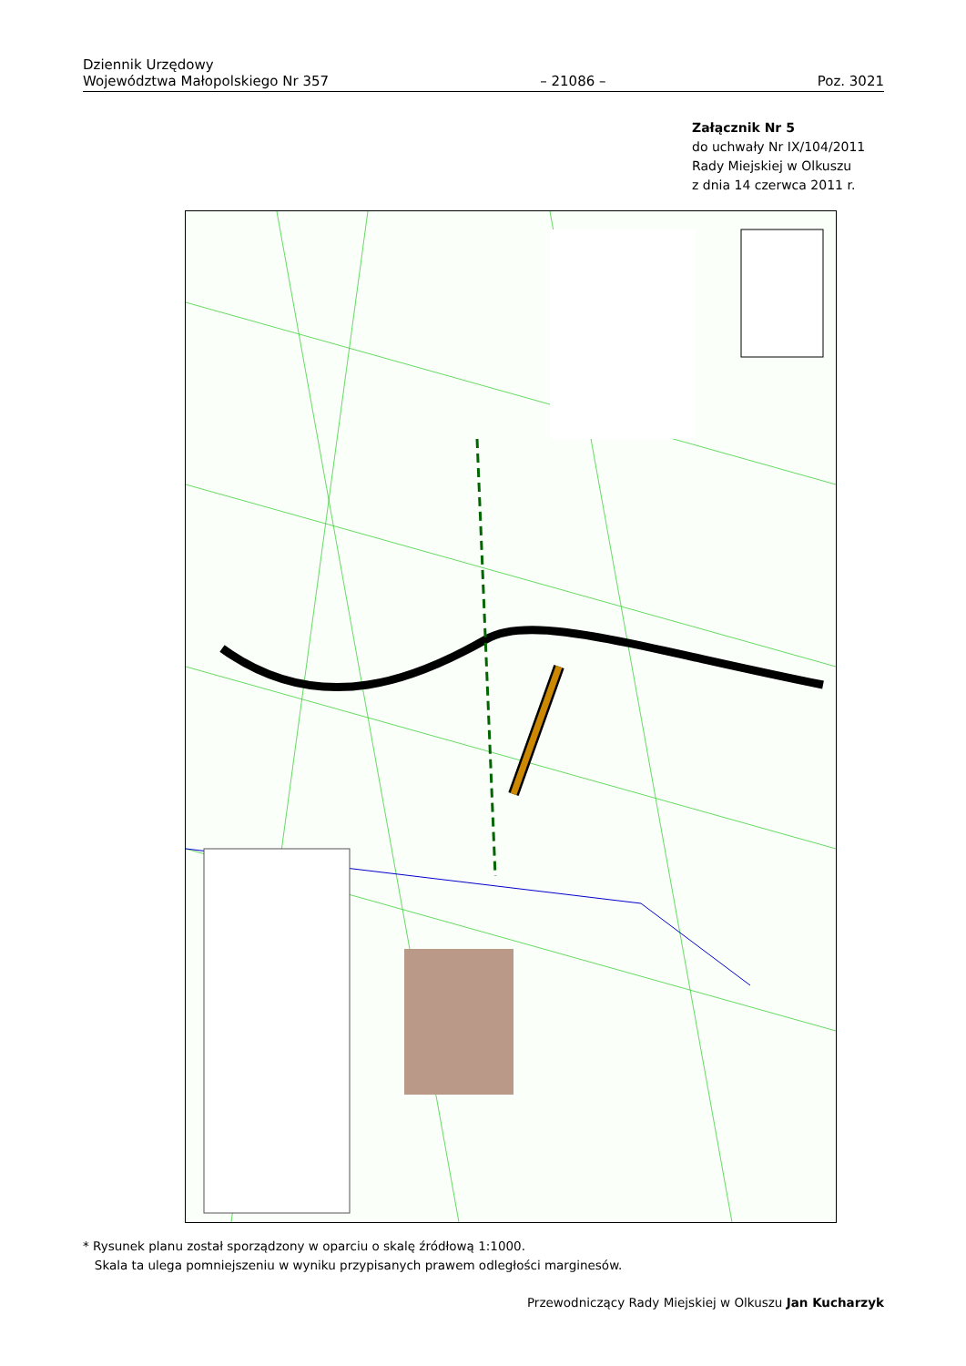Dziennik Urzędowy
Województwa Małopolskiego Nr 357
– 21086 –
Poz. 3021
Załącznik Nr 5
do uchwały Nr IX/104/2011
Rady Miejskiej w Olkuszu
z dnia 14 czerwca 2011 r.
* Rysunek planu został sporządzony w oparciu o skalę źródłową 1:1000.
Skala ta ulega pomniejszeniu w wyniku przypisanych prawem odległości marginesów.
Przewodniczący Rady Miejskiej w Olkuszu Jan Kucharzyk